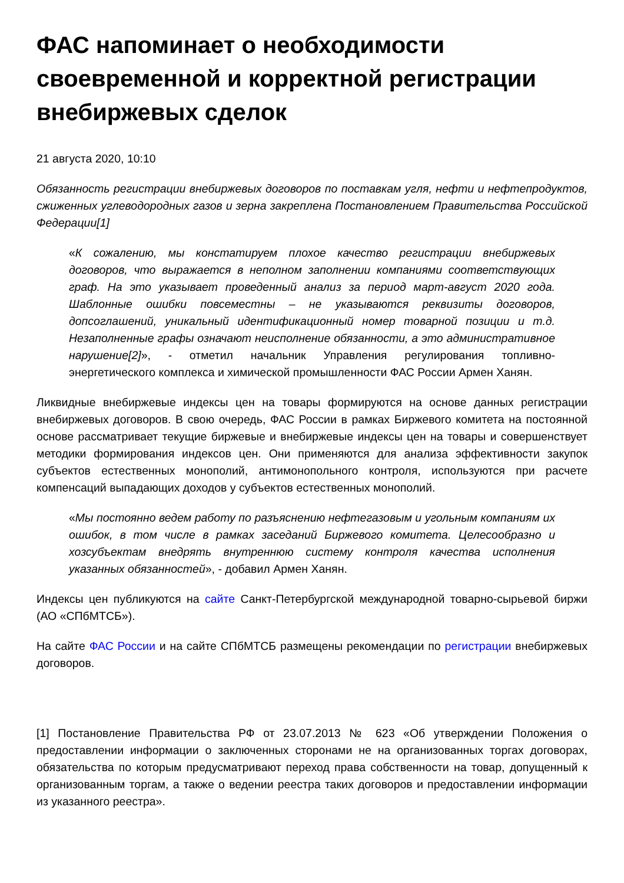ФАС напоминает о необходимости своевременной и корректной регистрации внебиржевых сделок
21 августа 2020, 10:10
Обязанность регистрации внебиржевых договоров по поставкам угля, нефти и нефтепродуктов, сжиженных углеводородных газов и зерна закреплена Постановлением Правительства Российской Федерации[1]
«К сожалению, мы констатируем плохое качество регистрации внебиржевых договоров, что выражается в неполном заполнении компаниями соответствующих граф. На это указывает проведенный анализ за период март-август 2020 года. Шаблонные ошибки повсеместны – не указываются реквизиты договоров, допсоглашений, уникальный идентификационный номер товарной позиции и т.д. Незаполненные графы означают неисполнение обязанности, а это административное нарушение[2]», - отметил начальник Управления регулирования топливно-энергетического комплекса и химической промышленности ФАС России Армен Ханян.
Ликвидные внебиржевые индексы цен на товары формируются на основе данных регистрации внебиржевых договоров. В свою очередь, ФАС России в рамках Биржевого комитета на постоянной основе рассматривает текущие биржевые и внебиржевые индексы цен на товары и совершенствует методики формирования индексов цен. Они применяются для анализа эффективности закупок субъектов естественных монополий, антимонопольного контроля, используются при расчете компенсаций выпадающих доходов у субъектов естественных монополий.
«Мы постоянно ведем работу по разъяснению нефтегазовым и угольным компаниям их ошибок, в том числе в рамках заседаний Биржевого комитета. Целесообразно и хозсубъектам внедрять внутреннюю систему контроля качества исполнения указанных обязанностей», - добавил Армен Ханян.
Индексы цен публикуются на сайте Санкт-Петербургской международной товарно-сырьевой биржи (АО «СПбМТСБ»).
На сайте ФАС России и на сайте СПбМТСБ размещены рекомендации по регистрации внебиржевых договоров.
[1] Постановление Правительства РФ от 23.07.2013 № 623 «Об утверждении Положения о предоставлении информации о заключенных сторонами не на организованных торгах договорах, обязательства по которым предусматривают переход права собственности на товар, допущенный к организованным торгам, а также о ведении реестра таких договоров и предоставлении информации из указанного реестра».